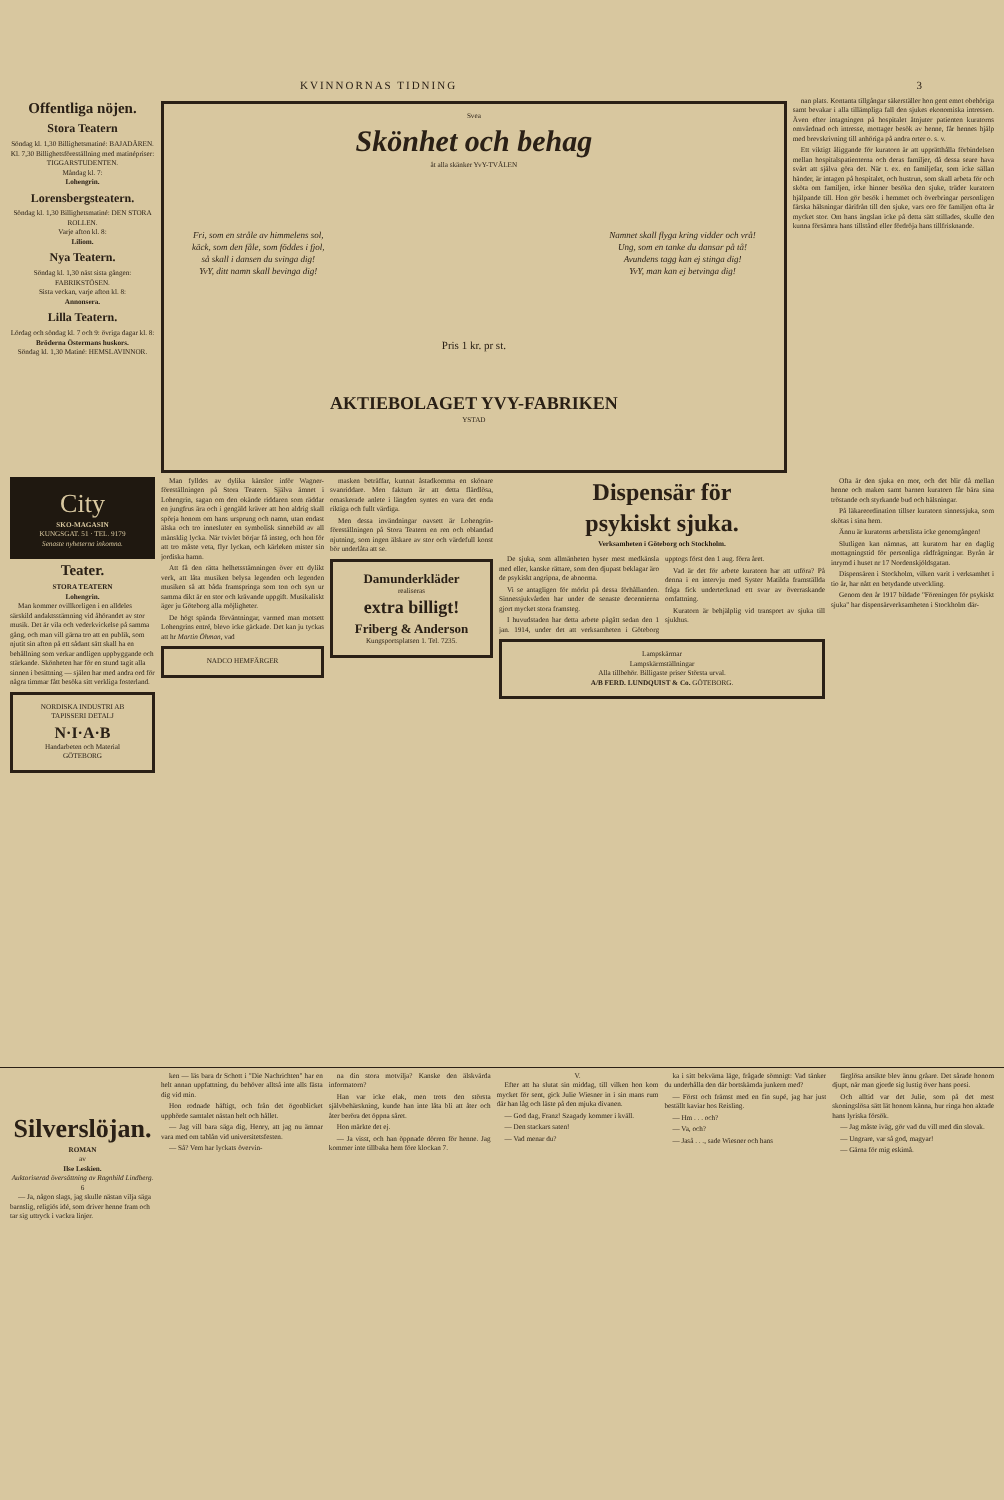KVINNORNAS TIDNING 3
Offentliga nöjen.
Stora Teatern
Söndag kl. 1,30 Billighetsmatiné: BAJADÄREN.
Kl. 7,30 Billighetsföreställning med matinépriser: TIGGARSTUDENTEN.
Måndag kl. 7:
Lohengrin.
Lorensbergsteatern.
Söndag kl. 1,30 Billighetsmatiné: DEN STORA ROLLEN.
Varje afton kl. 8:
Liliom.
Nya Teatern.
Söndag kl. 1,30 näst sista gången: FABRIKSTÖSEN.
Sista veckan, varje afton kl. 8:
Annonsera.
Lilla Teatern.
Lördag och söndag kl. 7 och 9: övriga dagar kl. 8:
Bröderna Östermans huskors.
Söndag kl. 1,30 Matiné: HEMSLAVINNOR.
Svea
Skönhet och behag
åt alla skänker YvY-TVÅLEN
Fri, som en stråle av himmelens sol,
käck, som den fåle, som föddes i fjol,
så skall i dansen du svinga dig!
YvY, ditt namn skall bevinga dig! Namnet skall flyga kring vidder och vrå!
Ung, som en tanke du dansar på tå!
Avundens tagg kan ej stinga dig!
YvY, man kan ej betvinga dig!
Pris 1 kr. pr st.
AKTIEBOLAGET YVY-FABRIKEN
YSTAD
nan plats. Kontanta tillgångar säkerställer hon gent emot obehöriga samt bevakar i alla tillämpliga fall den sjukes ekonomiska intressen. Även efter intagningen på hospitalet åtnjuter patienten kuratorns omvårdnad och intresse, mottager besök av henne, får hennes hjälp med brevskrivning till anhöriga på andra orter o. s. v.
Ett viktigt åliggande för kuratorn är att upprätthålla förbindelsen mellan hospitalspatienterna och deras familjer, då dessa seare hava svårt att själva göra det. När t. ex. en familjefar, som icke sällan händer, är intagen på hospitalet, och hustrun, som skall arbeta för och sköta om familjen, icke hinner besöka den sjuke, träder kuratorn hjälpande till. Hon gör besök i hemmet och överbringar personligen färska hälsningar därifrån till den sjuke, vars oro för familjen ofta är mycket stor. Om hans ängslan icke på detta sätt stillades, skulle den kunna försämra hans tillstånd eller fördröja hans tillfrisknande.
City
SKO-MAGASIN
KUNGSGAT. 51 · TEL. 9179
Senaste nyheterna inkomna.
Teater.
STORA TEATERN
Lohengrin.
Man kommer ovillkorligen i en alldeles särskild andaktsstämning vid åhörandet av stor musik. Det är vila och vederkvickelse på samma gång, och man vill gärna tro att en publik, som njutit sin afton på ett sådant sätt skall ha en behållning som verkar andligen uppbyggande och stärkande. Skönheten har för en stund tagit alla sinnen i besittning — själen har med andra ord för några timmar fått besöka sitt verkliga fosterland.
NORDISKA INDUSTRI AB
TAPISSERI DETALJ
N·I·A·B
Handarbeten och Material
GÖTEBORG
Man fylldes av dylika känslor inför Wagner-föreställningen på Stora Teatern. Själva ämnet i Lohengrin, sagan om den okände riddaren som räddar en jungfrus ära och i gengäld kräver att hon aldrig skall spörja honom om hans ursprung och namn, utan endast älska och tro innesluter en symbolisk sinnebild av all mänsklig lycka. När tvivlet börjar få insteg, och hon för att tro måste veta, flyr lyckan, och kärleken mister sin jordiska hamn.
Att få den rätta helhetsstämningen över ett dylikt verk, att låta musiken belysa legenden och legenden musiken så att båda framspringa som ton och syn ur samma dikt är en stor och krävande uppgift. Musikaliskt äger ju Göteborg alla möjligheter.
De högt spända förväntningar, varmed man motsett Lohengrins entré, blevo icke gäckade. Det kan ju tyckas att hr Martin Öhman, vad
NADCO HEMFÄRGER
masken beträffar, kunnat åstadkomma en skönare svanriddare. Men faktum är att detta flärdlösa, omaskerade anlete i längden syntes en vara det enda riktiga och fullt värdiga.
Men dessa invändningar oavsett är Lohengrin-föreställningen på Stora Teatern en ren och oblandad njutning, som ingen älskare av stor och värdefull konst bör underlåta att se.
Damunderkläder
realiseras
extra billigt!
Friberg & Anderson
Kungsportsplatsen 1. Tel. 7235.
Dispensär för
psykiskt sjuka.
Verksamheten i Göteborg och Stockholm.
De sjuka, som allmänheten hyser mest medkänsla med eller, kanske rättare, som den djupast beklagar äro de psykiskt angripna, de abnorma.
Vi se antagligen för mörkt på dessa förhållanden. Sinnessjukvården har under de senaste decennierna gjort mycket stora framsteg.
I huvudstaden har detta arbete pågått sedan den 1 jan. 1914, under det att verksamheten i Göteborg upptogs först den 1 aug. förra året.
Vad är det för arbete kuratorn har att utföra? På denna i en intervju med Syster Matilda framställda fråga fick undertecknad ett svar av överraskande omfattning.
Kuratorn är behjälplig vid transport av sjuka till sjukhus.
Lampskärmar
Lampskärmställningar
Alla tillbehör. Billigaste priser Största urval.
A/B FERD. LUNDQUIST & Co. GÖTEBORG.
Ofta är den sjuka en mor, och det blir då mellan henne och maken samt barnen kuratorn får bära sina tröstande och styrkande bud och hälsningar.
På läkareordination tillser kuratorn sinnessjuka, som skötas i sina hem.
Ännu är kuratorns arbetslista icke genomgången!
Slutligen kan nämnas, att kuratorn har en daglig mottagningstid för personliga rådfrågningar. Byrån är inrymd i huset nr 17 Nordenskjöldsgatan.
Dispensären i Stockholm, vilken varit i verksamhet i tio år, har nått en betydande utveckling.
Genom den år 1917 bildade "Föreningen för psykiskt sjuka" har dispensärverksamheten i Stockholm där-
Silverslöjan.
ROMAN
av
Ilse Leskien.
Auktoriserad översättning av Ragnhild Lindberg.
6
— Ja, någon slags, jag skulle nästan vilja säga barnslig, religiös idé, som driver henne fram och tar sig uttryck i vackra linjer.
ken — läs bara dr Schott i "Die Nachrichten" har en helt annan uppfattning, du behöver alltså inte alls fästa dig vid min.
Hon rodnade häftigt, och från det ögonblicket upphörde samtalet nästan helt och hållet.
— Jag vill bara säga dig, Henry, att jag nu ämnar vara med om tablån vid universitetsfesten.
— Så? Vem har lyckats övervin-
na din stora motvilja? Kanske den älskvärda informatorn?
Han var icke elak, men trots den största självbehärskning, kunde han inte låta bli att åter och åter beröra det öppna såret.
Hon märkte det ej.
— Ja visst, och han öppnade dörren för henne. Jag kommer inte tillbaka hem före klockan 7.
V.
Efter att ha slutat sin middag, till vilken hon kom mycket för sent, gick Julie Wiesner in i sin mans rum där han låg och läste på den mjuka divanen.
— God dag, Franz! Szagady kommer i kväll.
— Den stackars saten!
— Vad menar du?
ka i sitt bekväma läge, frågade sömnigt: Vad tänker du underhålla den där bortskämda junkern med?
— Först och främst med en fin supé, jag har just beställt kaviar hos Reisling.
— Hm . . . och?
— Va, och?
— Jaså . . ., sade Wiesner och hans
färglösa ansikte blev ännu gråare. Det sårade honom djupt, när man gjorde sig lustig över hans poesi.
Och alltid var det Julie, som på det mest skoningslösa sätt lät honom känna, hur ringa hon aktade hans lyriska försök.
— Jag måste iväg, gör vad du vill med din slovak.
— Ungrare, var så god, magyar!
— Gärna för mig eskimå.